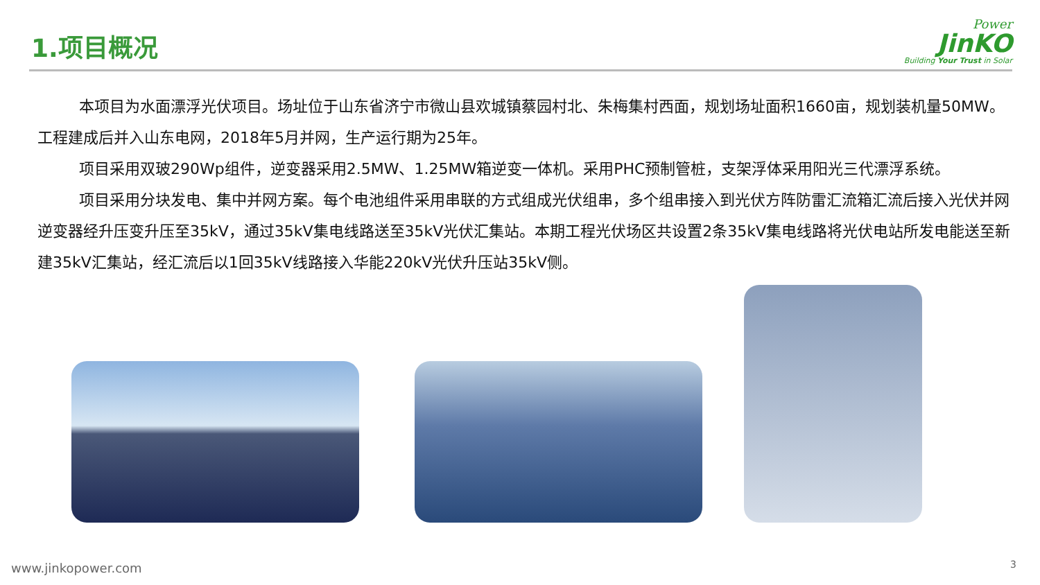1.项目概况
Power
JinKO
Building Your Trust in Solar
本项目为水面漂浮光伏项目。场址位于山东省济宁市微山县欢城镇蔡园村北、朱梅集村西面，规划场址面积1660亩，规划装机量50MW。工程建成后并入山东电网，2018年5月并网，生产运行期为25年。
项目采用双玻290Wp组件，逆变器采用2.5MW、1.25MW箱逆变一体机。采用PHC预制管桩，支架浮体采用阳光三代漂浮系统。
项目采用分块发电、集中并网方案。每个电池组件采用串联的方式组成光伏组串，多个组串接入到光伏方阵防雷汇流箱汇流后接入光伏并网逆变器经升压变升压至35kV，通过35kV集电线路送至35kV光伏汇集站。本期工程光伏场区共设置2条35kV集电线路将光伏电站所发电能送至新建35kV汇集站，经汇流后以1回35kV线路接入华能220kV光伏升压站35kV侧。
www.jinkopower.com 3